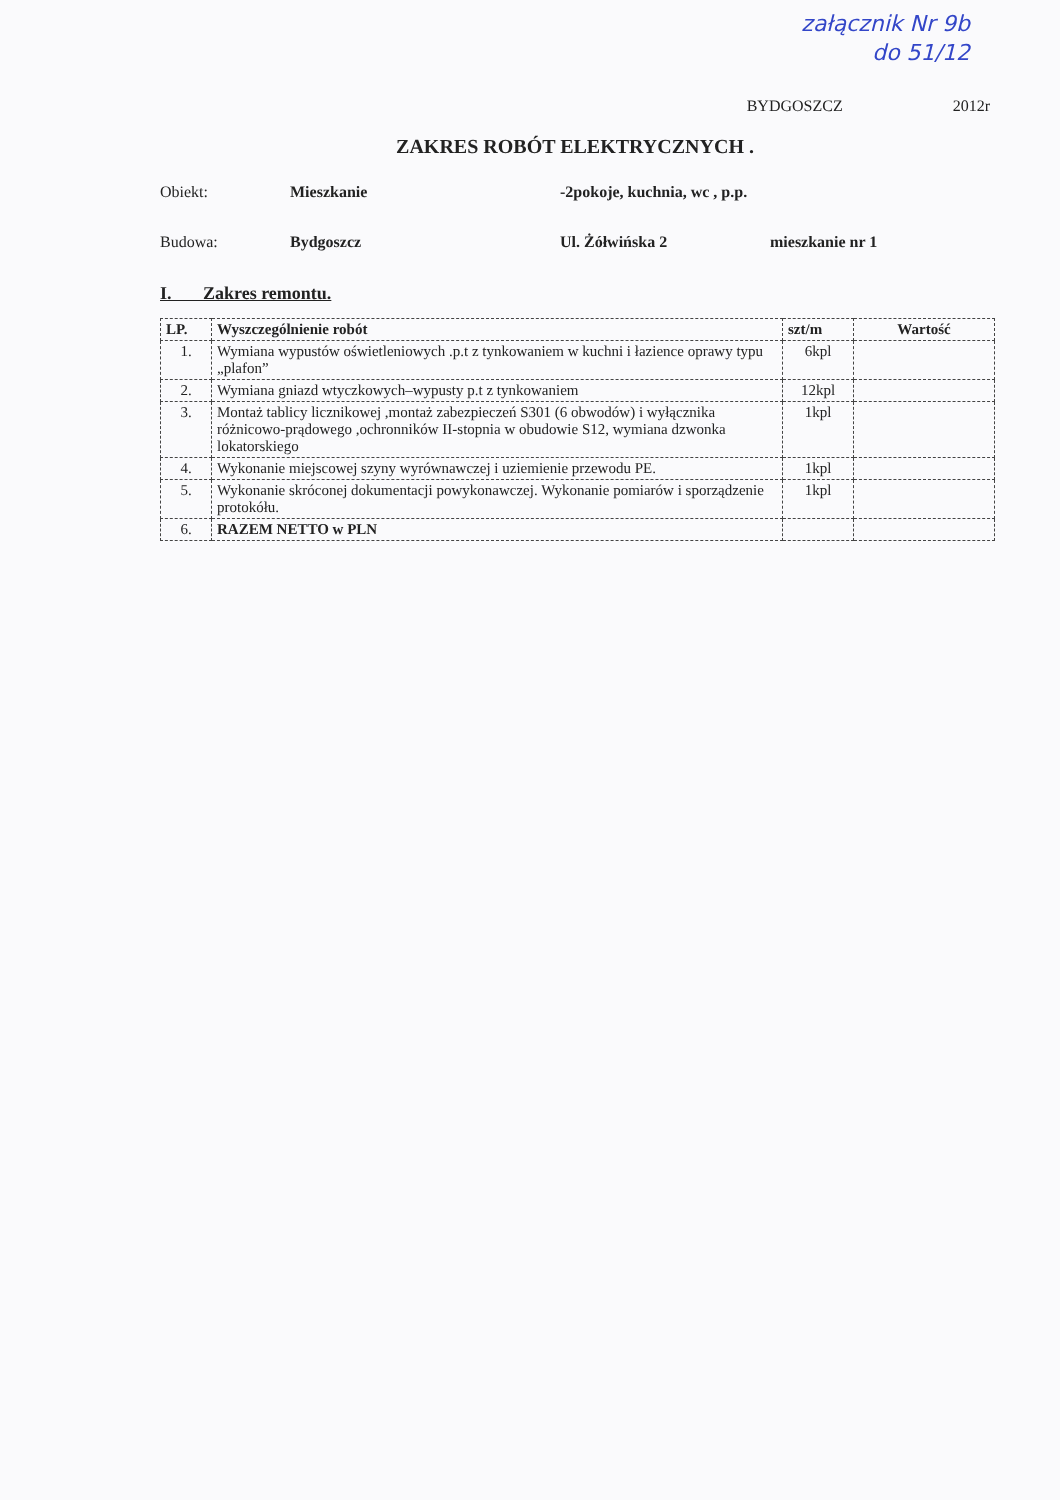załącznik Nr 9b
do 51/12
BYDGOSZCZ 2012r
ZAKRES ROBÓT ELEKTRYCZNYCH .
Obiekt: Mieszkanie -2pokoje, kuchnia, wc , p.p.
Budowa: Bydgoszcz Ul. Żółwińska 2 mieszkanie nr 1
I. Zakres remontu.
| LP. | Wyszczególnienie robót | szt/m | Wartość |
| --- | --- | --- | --- |
| 1. | Wymiana wypustów oświetleniowych .p.t z tynkowaniem w kuchni i łazience oprawy typu „plafon” | 6kpl | |
| 2. | Wymiana gniazd wtyczkowych–wypusty p.t z tynkowaniem | 12kpl | |
| 3. | Montaż tablicy licznikowej ,montaż zabezpieczeń S301 (6 obwodów) i wyłącznika różnicowo-prądowego ,ochronników II-stopnia w obudowie S12, wymiana dzwonka lokatorskiego | 1kpl | |
| 4. | Wykonanie miejscowej szyny wyrównawczej i uziemienie przewodu PE. | 1kpl | |
| 5. | Wykonanie skróconej dokumentacji powykonawczej. Wykonanie pomiarów i sporządzenie protokółu. | 1kpl | |
| 6. | RAZEM NETTO w PLN | | |